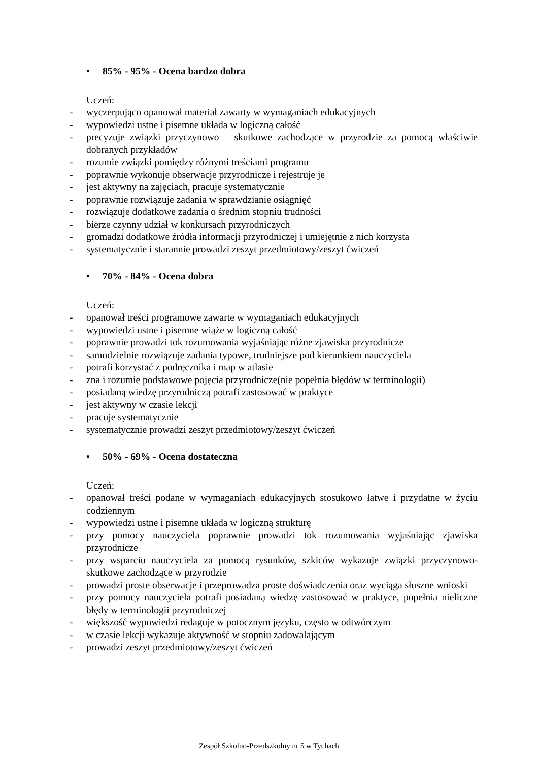• 85% - 95% - Ocena bardzo dobra
Uczeń:
- wyczerpująco opanował materiał zawarty w wymaganiach edukacyjnych
- wypowiedzi ustne i pisemne układa w logiczną całość
- precyzuje związki przyczynowo – skutkowe zachodzące w przyrodzie za pomocą właściwie dobranych przykładów
- rozumie związki pomiędzy różnymi treściami programu
- poprawnie wykonuje obserwacje przyrodnicze i rejestruje je
- jest aktywny na zajęciach, pracuje systematycznie
- poprawnie rozwiązuje zadania w sprawdzianie osiągnięć
- rozwiązuje dodatkowe zadania o średnim stopniu trudności
- bierze czynny udział w konkursach przyrodniczych
- gromadzi dodatkowe źródła informacji przyrodniczej i umiejętnie z nich korzysta
- systematycznie i starannie prowadzi zeszyt przedmiotowy/zeszyt ćwiczeń
• 70% - 84% - Ocena dobra
Uczeń:
- opanował treści programowe zawarte w wymaganiach edukacyjnych
- wypowiedzi ustne i pisemne wiąże w logiczną całość
- poprawnie prowadzi tok rozumowania wyjaśniając różne zjawiska przyrodnicze
- samodzielnie rozwiązuje zadania typowe, trudniejsze pod kierunkiem nauczyciela
- potrafi korzystać z podręcznika i map w atlasie
- zna i rozumie podstawowe pojęcia przyrodnicze(nie popełnia błędów w terminologii)
- posiadaną wiedzę przyrodniczą potrafi zastosować w praktyce
- jest aktywny w czasie lekcji
- pracuje systematycznie
- systematycznie prowadzi zeszyt przedmiotowy/zeszyt ćwiczeń
• 50% - 69% - Ocena dostateczna
Uczeń:
- opanował treści podane w wymaganiach edukacyjnych stosukowo łatwe i przydatne w życiu codziennym
- wypowiedzi ustne i pisemne układa w logiczną strukturę
- przy pomocy nauczyciela poprawnie prowadzi tok rozumowania wyjaśniając zjawiska przyrodnicze
- przy wsparciu nauczyciela za pomocą rysunków, szkiców wykazuje związki przyczynowo- skutkowe zachodzące w przyrodzie
- prowadzi proste obserwacje i przeprowadza proste doświadczenia oraz wyciąga słuszne wnioski
- przy pomocy nauczyciela potrafi posiadaną wiedzę zastosować w praktyce, popełnia nieliczne błędy w terminologii przyrodniczej
- większość wypowiedzi redaguje w potocznym języku, często w odtwórczym
- w czasie lekcji wykazuje aktywność w stopniu zadowalającym
- prowadzi zeszyt przedmiotowy/zeszyt ćwiczeń
Zespół Szkolno-Przedszkolny nr 5 w Tychach